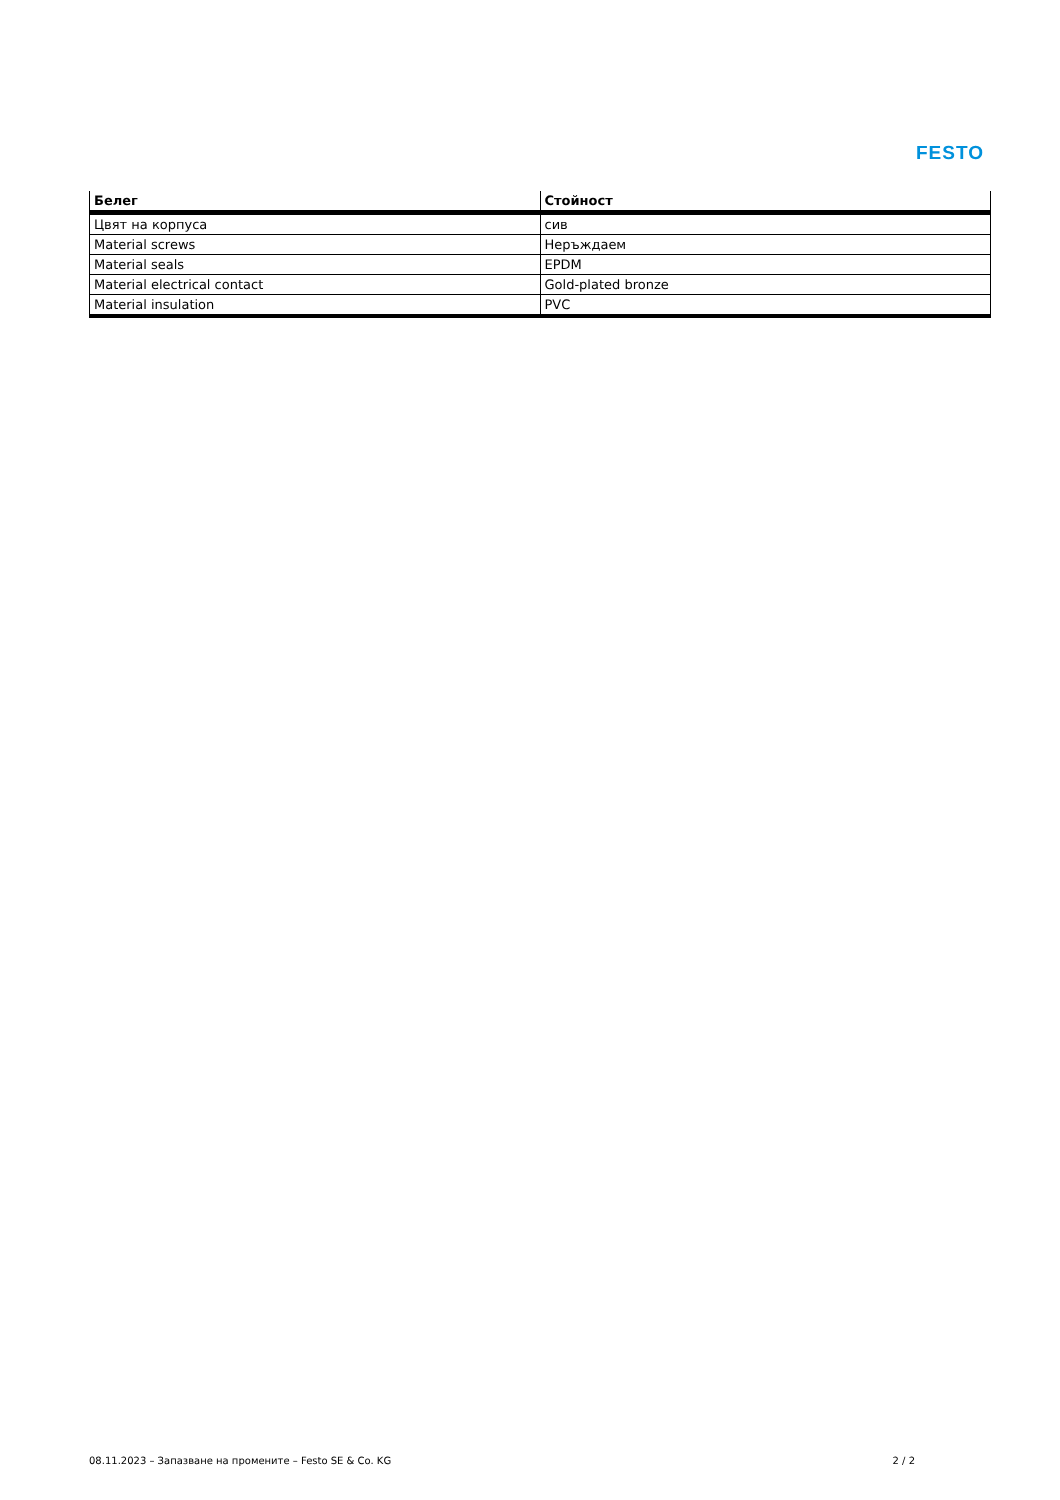FESTO
| Белег | Стойност |
| --- | --- |
| Цвят на корпуса | сив |
| Material screws | Неръждаем |
| Material seals | EPDM |
| Material electrical contact | Gold-plated bronze |
| Material insulation | PVC |
08.11.2023 – Запазване на промените – Festo SE & Co. KG 2 / 2